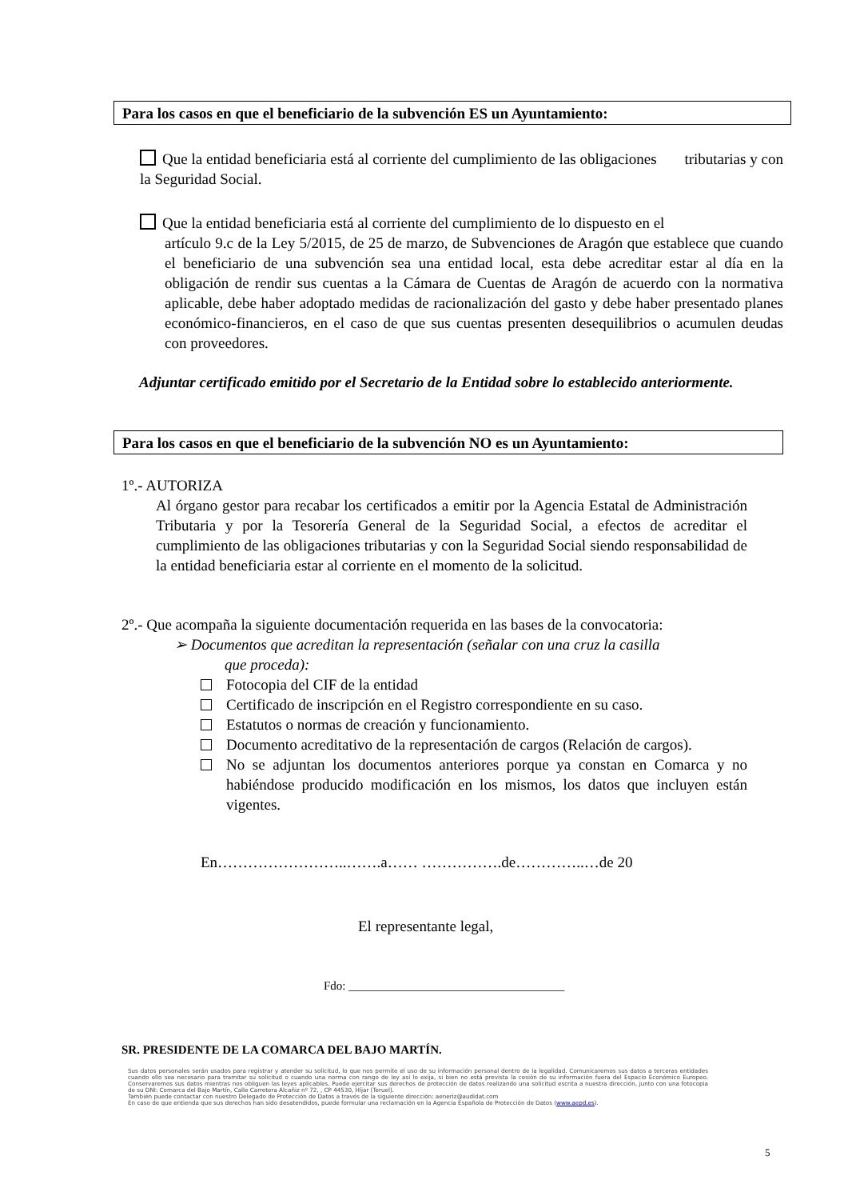Para los casos en que el beneficiario de la subvención ES un Ayuntamiento:
Que la entidad beneficiaria está al corriente del cumplimiento de las obligaciones tributarias y con la Seguridad Social.
Que la entidad beneficiaria está al corriente del cumplimiento de lo dispuesto en el
artículo 9.c de la Ley 5/2015, de 25 de marzo, de Subvenciones de Aragón que establece que cuando el beneficiario de una subvención sea una entidad local, esta debe acreditar estar al día en la obligación de rendir sus cuentas a la Cámara de Cuentas de Aragón de acuerdo con la normativa aplicable, debe haber adoptado medidas de racionalización del gasto y debe haber presentado planes económico-financieros, en el caso de que sus cuentas presenten desequilibrios o acumulen deudas con proveedores.
Adjuntar certificado emitido por el Secretario de la Entidad sobre lo establecido anteriormente.
Para los casos en que el beneficiario de la subvención NO es un Ayuntamiento:
1º.- AUTORIZA
Al órgano gestor para recabar los certificados a emitir por la Agencia Estatal de Administración Tributaria y por la Tesorería General de la Seguridad Social, a efectos de acreditar el cumplimiento de las obligaciones tributarias y con la Seguridad Social siendo responsabilidad de la entidad beneficiaria estar al corriente en el momento de la solicitud.
2º.- Que acompaña la siguiente documentación requerida en las bases de la convocatoria:
➢ Documentos que acreditan la representación (señalar con una cruz la casilla
que proceda):
Fotocopia del CIF de la entidad
Certificado de inscripción en el Registro correspondiente en su caso.
Estatutos o normas de creación y funcionamiento.
Documento acreditativo de la representación de cargos (Relación de cargos).
No se adjuntan los documentos anteriores porque ya constan en Comarca y no habiéndose producido modificación en los mismos, los datos que incluyen están vigentes.
En……………………..…….a…… …………….de…………..…de 20
El representante legal,
Fdo: ____________________________________
SR. PRESIDENTE DE LA COMARCA DEL BAJO MARTÍN.
Sus datos personales serán usados para registrar y atender su solicitud, lo que nos permite el uso de su información personal dentro de la legalidad. Comunicaremos sus datos a terceras entidades cuando ello sea necesario para tramitar su solicitud o cuando una norma con rango de ley así lo exija, si bien no está prevista la cesión de su información fuera del Espacio Económico Europeo. Conservaremos sus datos mientras nos obliguen las leyes aplicables. Puede ejercitar sus derechos de protección de datos realizando una solicitud escrita a nuestra dirección, junto con una fotocopia de su DNI: Comarca del Bajo Martín, Calle Carretera Alcañiz nº 72, , CP 44530, Híjar (Teruel).
También puede contactar con nuestro Delegado de Protección de Datos a través de la siguiente dirección: aeneriz@audidat.com
En caso de que entienda que sus derechos han sido desatendidos, puede formular una reclamación en la Agencia Española de Protección de Datos (www.aepd.es).
5